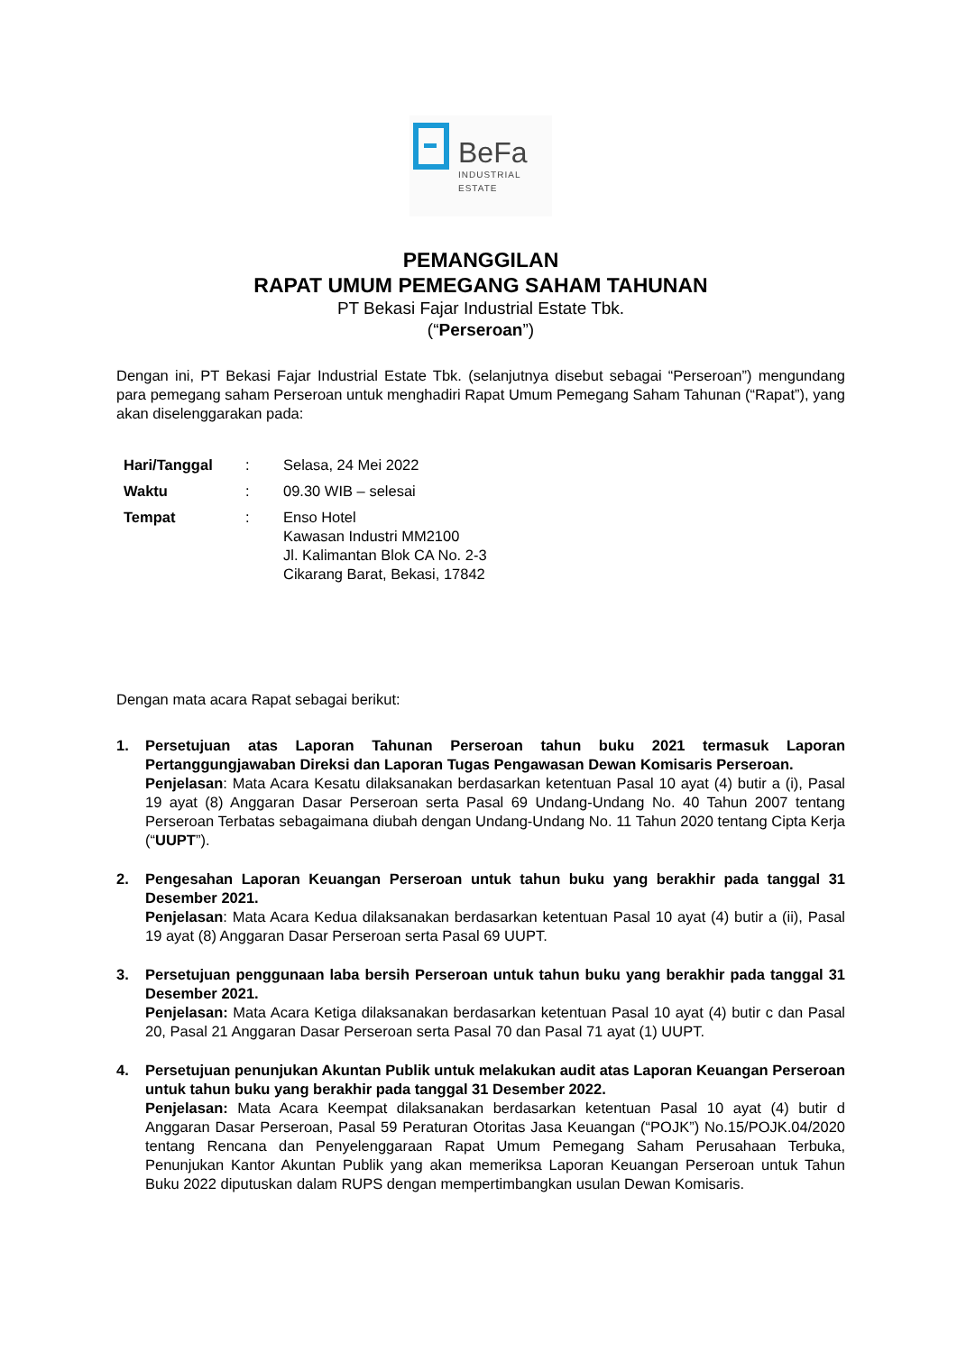BeFa
INDUSTRIAL
ESTATE
PEMANGGILAN
RAPAT UMUM PEMEGANG SAHAM TAHUNAN
PT Bekasi Fajar Industrial Estate Tbk.
(“Perseroan”)
Dengan ini, PT Bekasi Fajar Industrial Estate Tbk. (selanjutnya disebut sebagai “Perseroan”) mengundang para pemegang saham Perseroan untuk menghadiri Rapat Umum Pemegang Saham Tahunan (“Rapat”), yang akan diselenggarakan pada:
| Hari/Tanggal | : | Selasa, 24 Mei 2022 |
| Waktu | : | 09.30 WIB – selesai |
| Tempat | : | Enso Hotel Kawasan Industri MM2100 Jl. Kalimantan Blok CA No. 2-3 Cikarang Barat, Bekasi, 17842 |
Dengan mata acara Rapat sebagai berikut:
1. Persetujuan atas Laporan Tahunan Perseroan tahun buku 2021 termasuk Laporan Pertanggungjawaban Direksi dan Laporan Tugas Pengawasan Dewan Komisaris Perseroan.
Penjelasan: Mata Acara Kesatu dilaksanakan berdasarkan ketentuan Pasal 10 ayat (4) butir a (i), Pasal 19 ayat (8) Anggaran Dasar Perseroan serta Pasal 69 Undang-Undang No. 40 Tahun 2007 tentang Perseroan Terbatas sebagaimana diubah dengan Undang-Undang No. 11 Tahun 2020 tentang Cipta Kerja (“UUPT”).
2. Pengesahan Laporan Keuangan Perseroan untuk tahun buku yang berakhir pada tanggal 31 Desember 2021.
Penjelasan: Mata Acara Kedua dilaksanakan berdasarkan ketentuan Pasal 10 ayat (4) butir a (ii), Pasal 19 ayat (8) Anggaran Dasar Perseroan serta Pasal 69 UUPT.
3. Persetujuan penggunaan laba bersih Perseroan untuk tahun buku yang berakhir pada tanggal 31 Desember 2021.
Penjelasan: Mata Acara Ketiga dilaksanakan berdasarkan ketentuan Pasal 10 ayat (4) butir c dan Pasal 20, Pasal 21 Anggaran Dasar Perseroan serta Pasal 70 dan Pasal 71 ayat (1) UUPT.
4. Persetujuan penunjukan Akuntan Publik untuk melakukan audit atas Laporan Keuangan Perseroan untuk tahun buku yang berakhir pada tanggal 31 Desember 2022.
Penjelasan: Mata Acara Keempat dilaksanakan berdasarkan ketentuan Pasal 10 ayat (4) butir d Anggaran Dasar Perseroan, Pasal 59 Peraturan Otoritas Jasa Keuangan (“POJK”) No.15/POJK.04/2020 tentang Rencana dan Penyelenggaraan Rapat Umum Pemegang Saham Perusahaan Terbuka, Penunjukan Kantor Akuntan Publik yang akan memeriksa Laporan Keuangan Perseroan untuk Tahun Buku 2022 diputuskan dalam RUPS dengan mempertimbangkan usulan Dewan Komisaris.